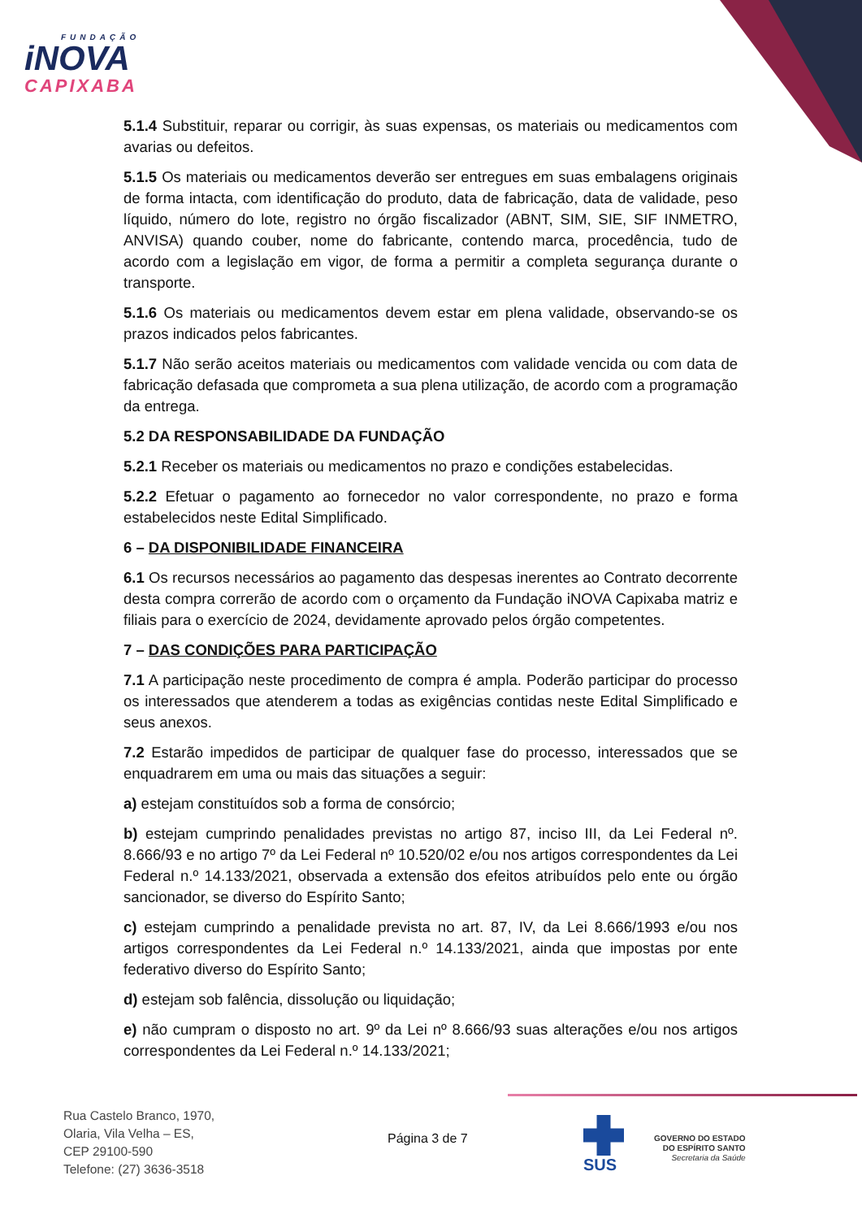FUNDAÇÃO
iNOVA
CAPIXABA
5.1.4 Substituir, reparar ou corrigir, às suas expensas, os materiais ou medicamentos com avarias ou defeitos.
5.1.5 Os materiais ou medicamentos deverão ser entregues em suas embalagens originais de forma intacta, com identificação do produto, data de fabricação, data de validade, peso líquido, número do lote, registro no órgão fiscalizador (ABNT, SIM, SIE, SIF INMETRO, ANVISA) quando couber, nome do fabricante, contendo marca, procedência, tudo de acordo com a legislação em vigor, de forma a permitir a completa segurança durante o transporte.
5.1.6 Os materiais ou medicamentos devem estar em plena validade, observando-se os prazos indicados pelos fabricantes.
5.1.7 Não serão aceitos materiais ou medicamentos com validade vencida ou com data de fabricação defasada que comprometa a sua plena utilização, de acordo com a programação da entrega.
5.2 DA RESPONSABILIDADE DA FUNDAÇÃO
5.2.1 Receber os materiais ou medicamentos no prazo e condições estabelecidas.
5.2.2 Efetuar o pagamento ao fornecedor no valor correspondente, no prazo e forma estabelecidos neste Edital Simplificado.
6 – DA DISPONIBILIDADE FINANCEIRA
6.1 Os recursos necessários ao pagamento das despesas inerentes ao Contrato decorrente desta compra correrão de acordo com o orçamento da Fundação iNOVA Capixaba matriz e filiais para o exercício de 2024, devidamente aprovado pelos órgão competentes.
7 – DAS CONDIÇÕES PARA PARTICIPAÇÃO
7.1 A participação neste procedimento de compra é ampla. Poderão participar do processo os interessados que atenderem a todas as exigências contidas neste Edital Simplificado e seus anexos.
7.2 Estarão impedidos de participar de qualquer fase do processo, interessados que se enquadrarem em uma ou mais das situações a seguir:
a) estejam constituídos sob a forma de consórcio;
b) estejam cumprindo penalidades previstas no artigo 87, inciso III, da Lei Federal nº. 8.666/93 e no artigo 7º da Lei Federal nº 10.520/02 e/ou nos artigos correspondentes da Lei Federal n.º 14.133/2021, observada a extensão dos efeitos atribuídos pelo ente ou órgão sancionador, se diverso do Espírito Santo;
c) estejam cumprindo a penalidade prevista no art. 87, IV, da Lei 8.666/1993 e/ou nos artigos correspondentes da Lei Federal n.º 14.133/2021, ainda que impostas por ente federativo diverso do Espírito Santo;
d) estejam sob falência, dissolução ou liquidação;
e) não cumpram o disposto no art. 9º da Lei nº 8.666/93 suas alterações e/ou nos artigos correspondentes da Lei Federal n.º 14.133/2021;
Rua Castelo Branco, 1970,
Olaria, Vila Velha – ES,
CEP 29100-590
Telefone: (27) 3636-3518
Página 3 de 7
SUS
GOVERNO DO ESTADO
DO ESPÍRITO SANTO
Secretaria da Saúde